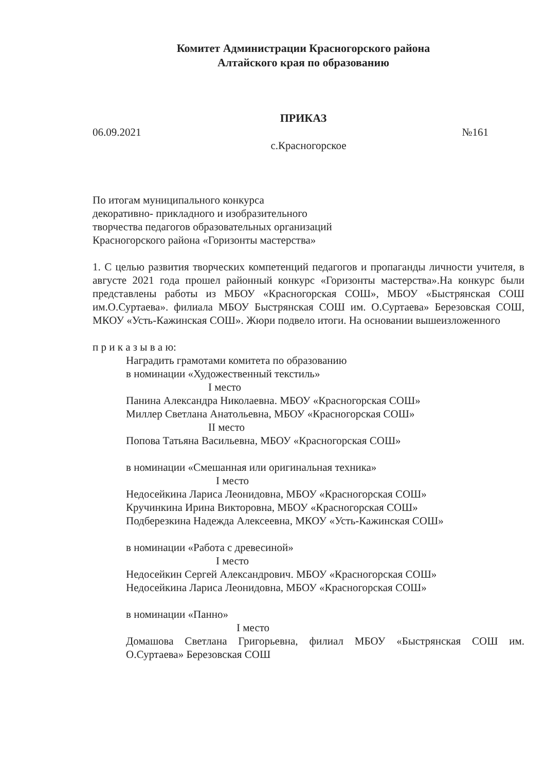Комитет Администрации Красногорского района
Алтайского края по образованию
ПРИКАЗ
06.09.2021 №161
с.Красногорское
По итогам муниципального конкурса
декоративно- прикладного и изобразительного
творчества педагогов образовательных организаций
Красногорского района «Горизонты мастерства»
1. С целью развития творческих компетенций педагогов и пропаганды личности учителя, в августе 2021 года прошел районный конкурс «Горизонты мастерства».На конкурс были представлены работы из МБОУ «Красногорская СОШ», МБОУ «Быстрянская СОШ им.О.Суртаева». филиала МБОУ Быстрянская СОШ им. О.Суртаева» Березовская СОШ, МКОУ «Усть-Кажинская СОШ». Жюри подвело итоги. На основании вышеизложенного
п р и к а з ы в а ю:
Наградить грамотами комитета по образованию
в номинации «Художественный текстиль»
I место
Панина Александра Николаевна. МБОУ «Красногорская СОШ»
Миллер Светлана Анатольевна, МБОУ «Красногорская СОШ»
II место
Попова Татьяна Васильевна, МБОУ «Красногорская СОШ»
в номинации «Смешанная или оригинальная техника»
I место
Недосейкина Лариса Леонидовна, МБОУ «Красногорская СОШ»
Кручинкина Ирина Викторовна, МБОУ «Красногорская СОШ»
Подберезкина Надежда Алексеевна, МКОУ «Усть-Кажинская СОШ»
в номинации «Работа с древесиной»
I место
Недосейкин Сергей Александрович. МБОУ «Красногорская СОШ»
Недосейкина Лариса Леонидовна, МБОУ «Красногорская СОШ»
в номинации «Панно»
I место
Домашова Светлана Григорьевна, филиал МБОУ «Быстрянская СОШ им. О.Суртаева» Березовская СОШ